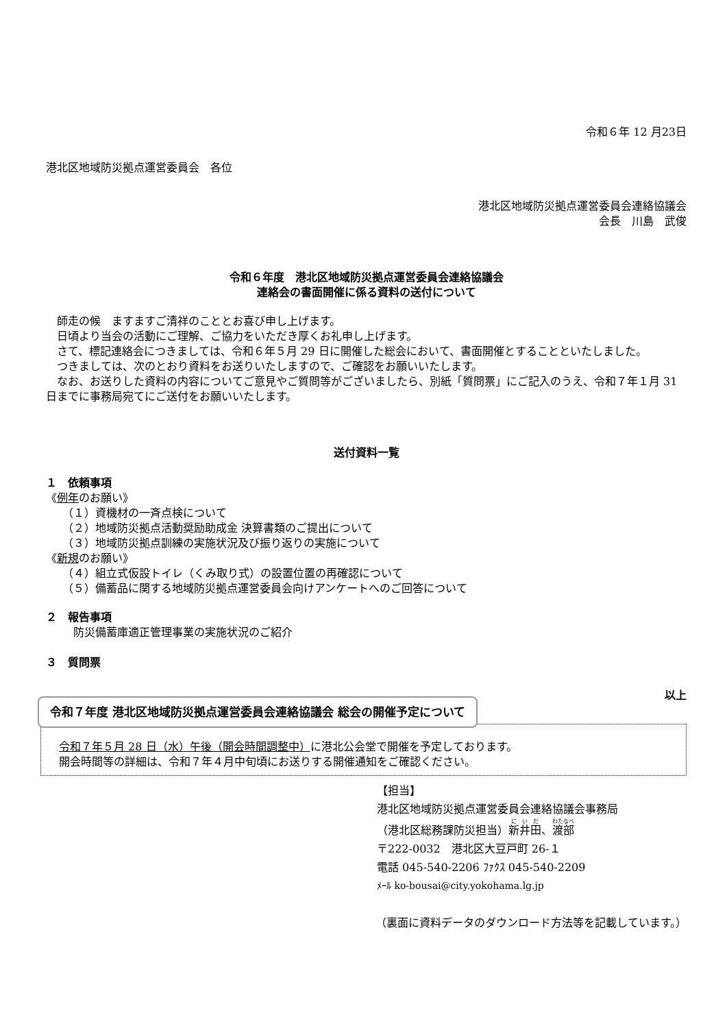令和６年 12 月23日
港北区地域防災拠点運営委員会　各位
港北区地域防災拠点運営委員会連絡協議会
会長　川島　武俊
令和６年度　港北区地域防災拠点運営委員会連絡協議会
連絡会の書面開催に係る資料の送付について
　師走の候　ますますご清祥のこととお喜び申し上げます。
　日頃より当会の活動にご理解、ご協力をいただき厚くお礼申し上げます。
　さて、標記連絡会につきましては、令和６年５月 29 日に開催した総会において、書面開催とすることといたしました。
　つきましては、次のとおり資料をお送りいたしますので、ご確認をお願いいたします。
　なお、お送りした資料の内容についてご意見やご質問等がございましたら、別紙「質問票」にご記入のうえ、令和７年１月 31 日までに事務局宛てにご送付をお願いいたします。
送付資料一覧
１　依頼事項
《例年のお願い》
（１）資機材の一斉点検について
（２）地域防災拠点活動奨励助成金 決算書類のご提出について
（３）地域防災拠点訓練の実施状況及び振り返りの実施について
《新規のお願い》
（４）組立式仮設トイレ（くみ取り式）の設置位置の再確認について
（５）備蓄品に関する地域防災拠点運営委員会向けアンケートへのご回答について
２　報告事項
防災備蓄庫適正管理事業の実施状況のご紹介
３　質問票
以上
令和７年度 港北区地域防災拠点運営委員会連絡協議会 総会の開催予定について
令和７年５月 28 日（水）午後（開会時間調整中）に港北公会堂で開催を予定しております。
開会時間等の詳細は、令和７年４月中旬頃にお送りする開催通知をご確認ください。
【担当】
港北区地域防災拠点運営委員会連絡協議会事務局
（港北区総務課防災担当）新井田、渡部
〒222-0032　港北区大豆戸町 26-１
電話 045-540-2206 ﾌｧｸｽ 045-540-2209
ﾒｰﾙ ko-bousai@city.yokohama.lg.jp
（裏面に資料データのダウンロード方法等を記載しています。）